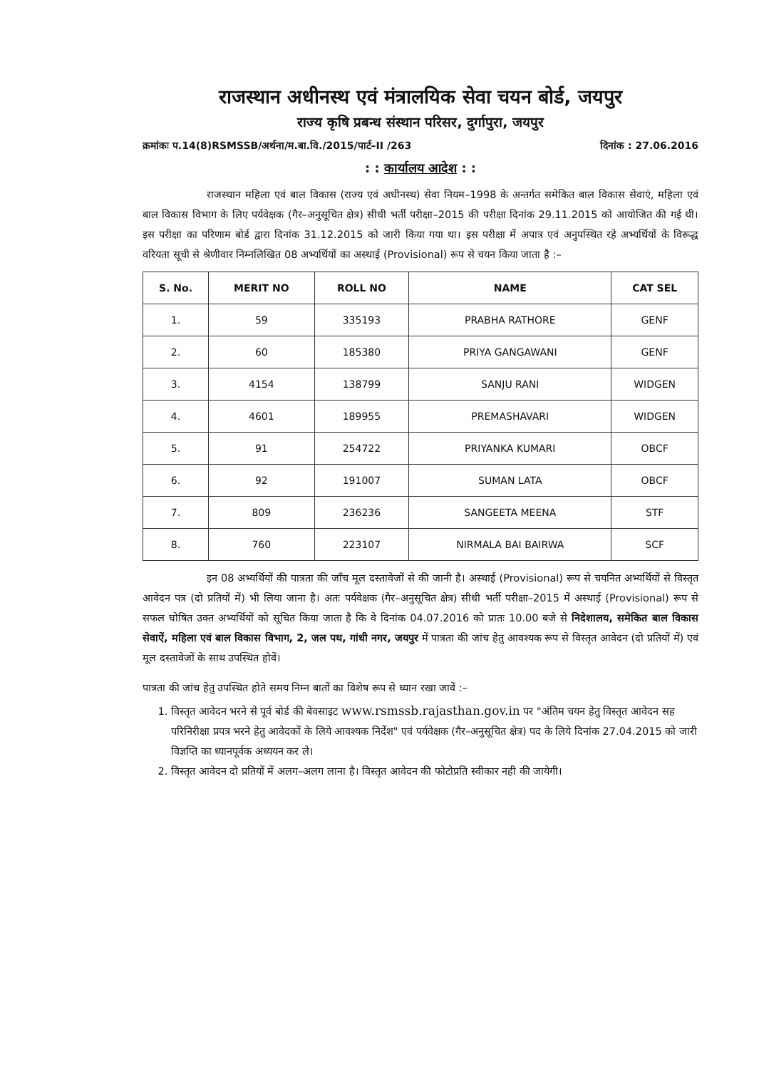राजस्थान अधीनस्थ एवं मंत्रालयिक सेवा चयन बोर्ड, जयपुर
राज्य कृषि प्रबन्ध संस्थान परिसर, दुर्गापुरा, जयपुर
क्रमांकः प.14(8)RSMSSB/अर्थना/म.बा.वि./2015/पार्ट–II /263 दिनांक : 27.06.2016
: : कार्यालय आदेश : :
राजस्थान महिला एवं बाल विकास (राज्य एवं अधीनस्थ) सेवा नियम–1998 के अन्तर्गत समेकित बाल विकास सेवाएं, महिला एवं बाल विकास विभाग के लिए पर्यवेक्षक (गैर–अनुसूचित क्षेत्र) सीधी भर्ती परीक्षा–2015 की परीक्षा दिनांक 29.11.2015 को आयोजित की गई थी। इस परीक्षा का परिणाम बोर्ड द्वारा दिनांक 31.12.2015 को जारी किया गया था। इस परीक्षा में अपात्र एवं अनुपस्थित रहे अभ्यर्थियों के विरूद्ध वरियता सूची से श्रेणीवार निम्नलिखित 08 अभ्यर्थियों का अस्थाई (Provisional) रूप से चयन किया जाता है :–
| S. No. | MERIT NO | ROLL NO | NAME | CAT SEL |
| --- | --- | --- | --- | --- |
| 1. | 59 | 335193 | PRABHA RATHORE | GENF |
| 2. | 60 | 185380 | PRIYA GANGAWANI | GENF |
| 3. | 4154 | 138799 | SANJU RANI | WIDGEN |
| 4. | 4601 | 189955 | PREMASHAVARI | WIDGEN |
| 5. | 91 | 254722 | PRIYANKA KUMARI | OBCF |
| 6. | 92 | 191007 | SUMAN LATA | OBCF |
| 7. | 809 | 236236 | SANGEETA MEENA | STF |
| 8. | 760 | 223107 | NIRMALA BAI BAIRWA | SCF |
इन 08 अभ्यर्थियों की पात्रता की जाँच मूल दस्तावेजों से की जानी है। अस्थाई (Provisional) रूप से चयनित अभ्यर्थियों से विस्तृत आवेदन पत्र (दो प्रतियों में) भी लिया जाना है। अतः पर्यवेक्षक (गैर–अनुसूचित क्षेत्र) सीधी भर्ती परीक्षा–2015 में अस्थाई (Provisional) रूप से सफल घोषित उक्त अभ्यर्थियों को सूचित किया जाता है कि वे दिनांक 04.07.2016 को प्रातः 10.00 बजे से निदेशालय, समेकित बाल विकास सेवाऐं, महिला एवं बाल विकास विभाग, 2, जल पथ, गांधी नगर, जयपुर में पात्रता की जांच हेतु आवश्यक रूप से विस्तृत आवेदन (दो प्रतियों में) एवं मूल दस्तावेजों के साथ उपस्थित होवें।
पात्रता की जांच हेतु उपस्थित होते समय निम्न बातों का विशेष रूप से ध्यान रखा जावें :–
1. विस्तृत आवेदन भरने से पूर्व बोर्ड की बेवसाइट www.rsmssb.rajasthan.gov.in पर "अंतिम चयन हेतु विस्तृत आवेदन सह परिनिरीक्षा प्रपत्र भरने हेतु आवेदकों के लिये आवश्यक निर्देश" एवं पर्यवेक्षक (गैर–अनुसूचित क्षेत्र) पद के लिये दिनांक 27.04.2015 को जारी विज्ञप्ति का ध्यानपूर्वक अध्ययन कर ले।
2. विस्तृत आवेदन दो प्रतियों में अलग–अलग लाना है। विस्तृत आवेदन की फोटोप्रति स्वीकार नही की जायेगी।